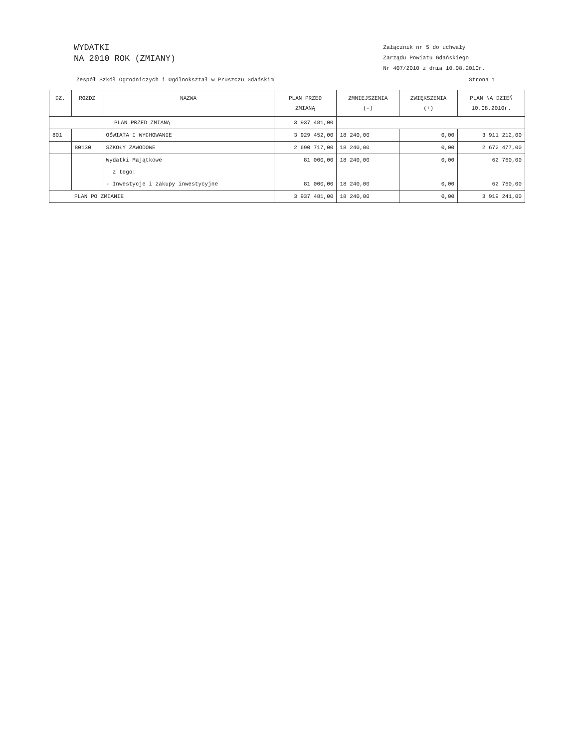WYDATKI
NA 2010 ROK (ZMIANY)
Załącznik nr 5 do uchwały
Zarządu Powiatu Gdańskiego
Nr 407/2010 z dnia 10.08.2010r.
Zespół Szkół Ogrodniczych i Ogólnokształ w Pruszczu Gdańskim Strona 1
| DZ. | ROZDZ | NAZWA | PLAN PRZED ZMIANĄ | ZMNIEJSZENIA (-) | ZWIĘKSZENIA (+) | PLAN NA DZIEŃ 10.08.2010r. |
| --- | --- | --- | --- | --- | --- | --- |
| PLAN PRZED ZMIANĄ | | | 3 937 481,00 | | | |
| 801 | | OŚWIATA I WYCHOWANIE | 3 929 452,00 | 18 240,00 | 0,00 | 3 911 212,00 |
| | 80130 | SZKOŁY ZAWODOWE | 2 690 717,00 | 18 240,00 | 0,00 | 2 672 477,00 |
| | | Wydatki Majątkowe | 81 000,00 | 18 240,00 | 0,00 | 62 760,00 |
| | | z tego: | | | | |
| | | - Inwestycje i zakupy inwestycyjne | 81 000,00 | 18 240,00 | 0,00 | 62 760,00 |
| PLAN PO ZMIANIE | | | 3 937 481,00 | 18 240,00 | 0,00 | 3 919 241,00 |